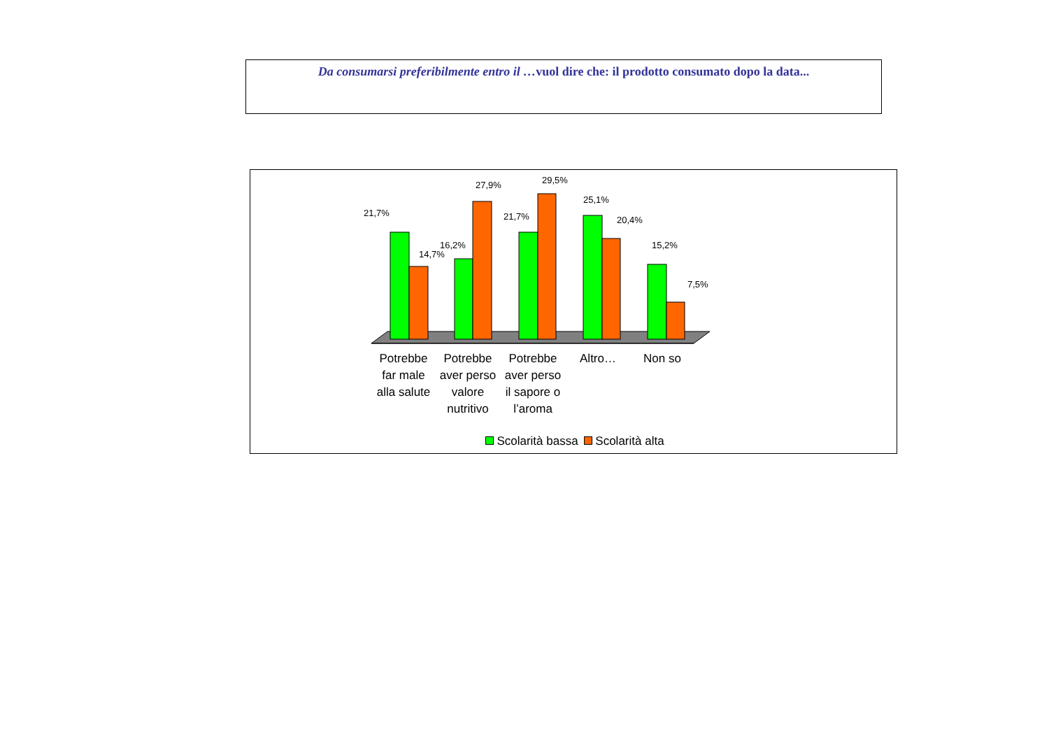Da consumarsi preferibilmente entro il …vuol dire che: il prodotto consumato dopo la data...
21,7%
14,7%
16,2%
27,9%
21,7%
29,5%
25,1%
20,4%
15,2%
7,5%
Potrebbe
far male
alla salute
Potrebbe
aver perso
valore
nutritivo
Potrebbe
aver perso
il sapore o
l’aroma
Altro…
Non so
Scolarità bassa Scolarità alta